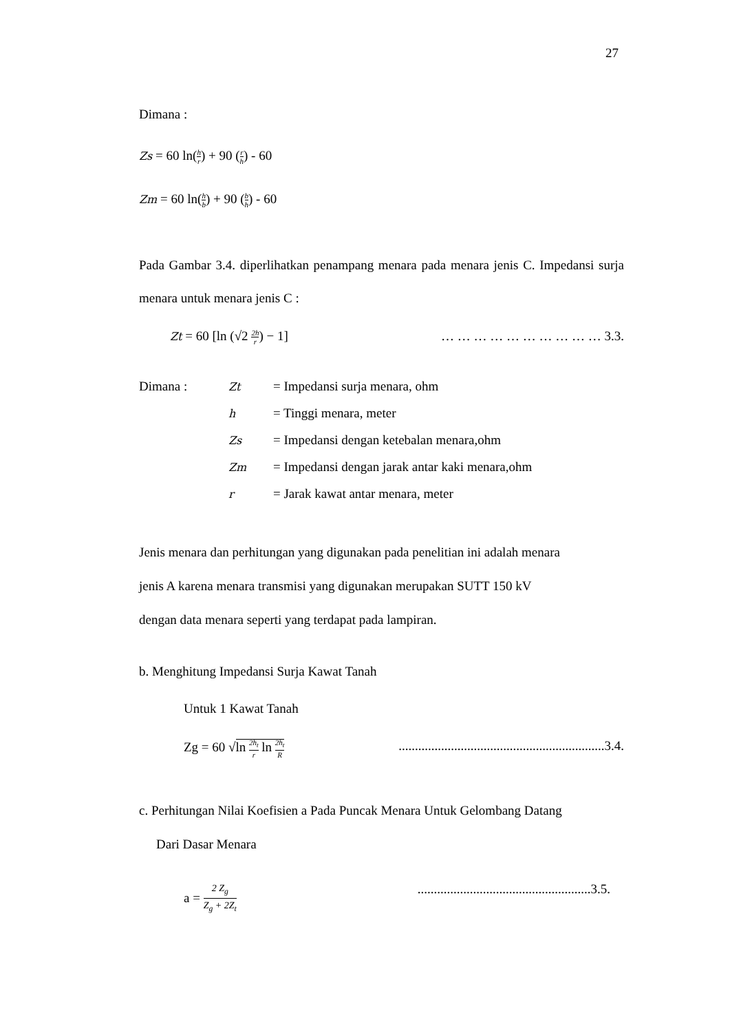27
Dimana :
Zs = 60 ln(h r) + 90 (r h) - 60
Zm = 60 ln(h b) + 90 (b h) - 60
Pada Gambar 3.4. diperlihatkan penampang menara pada menara jenis C. Impedansi surja menara untuk menara jenis C :
Zt = 60 [ln (√2 2h r) − 1] … … … … … … … … … … 3.3.
Dimana : Zt = Impedansi surja menara, ohm
h = Tinggi menara, meter
Zs = Impedansi dengan ketebalan menara,ohm
Zm = Impedansi dengan jarak antar kaki menara,ohm
r = Jarak kawat antar menara, meter
Jenis menara dan perhitungan yang digunakan pada penelitian ini adalah menara
jenis A karena menara transmisi yang digunakan merupakan SUTT 150 kV
dengan data menara seperti yang terdapat pada lampiran.
b. Menghitung Impedansi Surja Kawat Tanah
Untuk 1 Kawat Tanah
Zg = 60 √ln 2h<sub>t</sub> r ln 2h<sub>t</sub> R...............................................................3.4.
c. Perhitungan Nilai Koefisien a Pada Puncak Menara Untuk Gelombang Datang
Dari Dasar Menara
a = 2 Z<sub>g</sub> Z<sub>g</sub> + 2Z<sub>t</sub>.....................................................3.5.